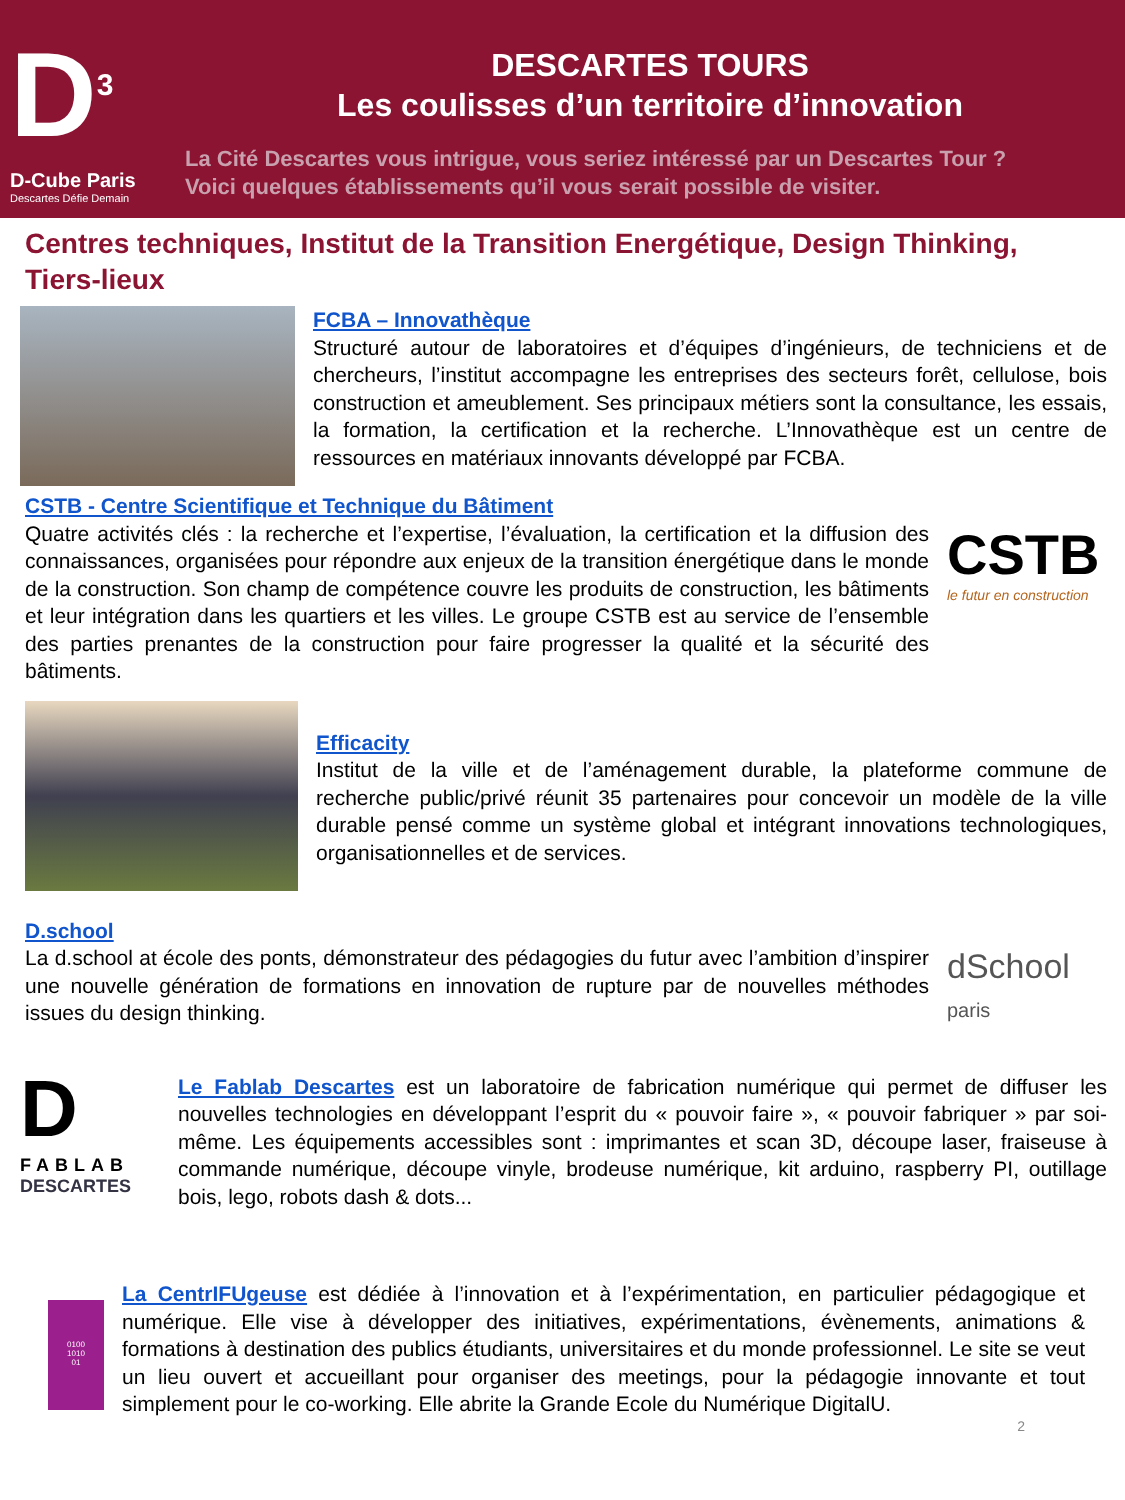D<sup>3</sup>
D-Cube Paris
Descartes Défie Demain
DESCARTES TOURS
Les coulisses d’un territoire d’innovation
La Cité Descartes vous intrigue, vous seriez intéressé par un Descartes Tour ?
Voici quelques établissements qu’il vous serait possible de visiter.
Centres techniques, Institut de la Transition Energétique, Design Thinking, Tiers-lieux
FCBA – Innovathèque
Structuré autour de laboratoires et d’équipes d’ingénieurs, de techniciens et de chercheurs, l’institut accompagne les entreprises des secteurs forêt, cellulose, bois construction et ameublement. Ses principaux métiers sont la consultance, les essais, la formation, la certification et la recherche. L’Innovathèque est un centre de ressources en matériaux innovants développé par FCBA.
CSTB - Centre Scientifique et Technique du Bâtiment
Quatre activités clés : la recherche et l’expertise, l’évaluation, la certification et la diffusion des connaissances, organisées pour répondre aux enjeux de la transition énergétique dans le monde de la construction. Son champ de compétence couvre les produits de construction, les bâtiments et leur intégration dans les quartiers et les villes. Le groupe CSTB est au service de l’ensemble des parties prenantes de la construction pour faire progresser la qualité et la sécurité des bâtiments.
CSTB
le futur en construction
Efficacity
Institut de la ville et de l’aménagement durable, la plateforme commune de recherche public/privé réunit 35 partenaires pour concevoir un modèle de la ville durable pensé comme un système global et intégrant innovations technologiques, organisationnelles et de services.
D.school
La d.school at école des ponts, démonstrateur des pédagogies du futur avec l’ambition d’inspirer une nouvelle génération de formations en innovation de rupture par de nouvelles méthodes issues du design thinking.
dSchool
paris
D
FABLAB
DESCARTES
Le Fablab Descartes est un laboratoire de fabrication numérique qui permet de diffuser les nouvelles technologies en développant l’esprit du « pouvoir faire », « pouvoir fabriquer » par soi-même. Les équipements accessibles sont : imprimantes et scan 3D, découpe laser, fraiseuse à commande numérique, découpe vinyle, brodeuse numérique, kit arduino, raspberry PI, outillage bois, lego, robots dash & dots...
0100
1010
01
La CentrIFUgeuse est dédiée à l’innovation et à l’expérimentation, en particulier pédagogique et numérique. Elle vise à développer des initiatives, expérimentations, évènements, animations & formations à destination des publics étudiants, universitaires et du monde professionnel. Le site se veut un lieu ouvert et accueillant pour organiser des meetings, pour la pédagogie innovante et tout simplement pour le co-working. Elle abrite la Grande Ecole du Numérique DigitalU.
2